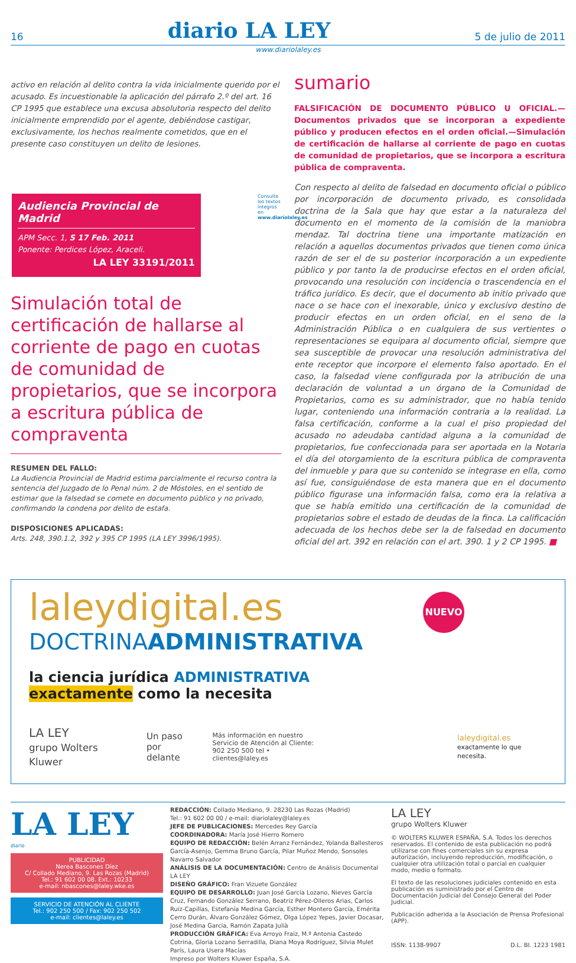16 diario LA LEY 5 de julio de 2011
www.diariolaley.es
activo en relación al delito contra la vida inicialmente querido por el acusado. Es incuestionable la aplicación del párrafo 2.º del art. 16 CP 1995 que establece una excusa absolutoria respecto del delito inicialmente emprendido por el agente, debiéndose castigar, exclusivamente, los hechos realmente cometidos, que en el presente caso constituyen un delito de lesiones.
Audiencia Provincial de Madrid
APM Secc. 1, S 17 Feb. 2011
Ponente: Perdices López, Araceli.
LA LEY 33191/2011
Consulte los textos íntegros en www.diariolaley.es
Simulación total de certificación de hallarse al corriente de pago en cuotas de comunidad de propietarios, que se incorpora a escritura pública de compraventa
RESUMEN DEL FALLO:
La Audiencia Provincial de Madrid estima parcialmente el recurso contra la sentencia del Juzgado de lo Penal núm. 2 de Móstoles, en el sentido de estimar que la falsedad se comete en documento público y no privado, confirmando la condena por delito de estafa.
DISPOSICIONES APLICADAS:
Arts. 248, 390.1.2, 392 y 395 CP 1995 (LA LEY 3996/1995).
sumario
FALSIFICACIÓN DE DOCUMENTO PÚBLICO U OFICIAL.—Documentos privados que se incorporan a expediente público y producen efectos en el orden oficial.—Simulación de certificación de hallarse al corriente de pago en cuotas de comunidad de propietarios, que se incorpora a escritura pública de compraventa.
Con respecto al delito de falsedad en documento oficial o público por incorporación de documento privado, es consolidada doctrina de la Sala que hay que estar a la naturaleza del documento en el momento de la comisión de la maniobra mendaz. Tal doctrina tiene una importante matización en relación a aquellos documentos privados que tienen como única razón de ser el de su posterior incorporación a un expediente público y por tanto la de producirse efectos en el orden oficial, provocando una resolución con incidencia o trascendencia en el tráfico jurídico. Es decir, que el documento ab initio privado que nace o se hace con el inexorable, único y exclusivo destino de producir efectos en un orden oficial, en el seno de la Administración Pública o en cualquiera de sus vertientes o representaciones se equipara al documento oficial, siempre que sea susceptible de provocar una resolución administrativa del ente receptor que incorpore el elemento falso aportado. En el caso, la falsedad viene configurada por la atribución de una declaración de voluntad a un órgano de la Comunidad de Propietarios, como es su administrador, que no había tenido lugar, conteniendo una información contraria a la realidad. La falsa certificación, conforme a la cual el piso propiedad del acusado no adeudaba cantidad alguna a la comunidad de propietarios, fue confeccionada para ser aportada en la Notaria el día del otorgamiento de la escritura pública de compraventa del inmueble y para que su contenido se integrase en ella, como así fue, consiguiéndose de esta manera que en el documento público figurase una información falsa, como era la relativa a que se había emitido una certificación de la comunidad de propietarios sobre el estado de deudas de la finca. La calificación adecuada de los hechos debe ser la de falsedad en documento oficial del art. 392 en relación con el art. 390. 1 y 2 CP 1995. ■
laleydigital.es
DOCTRINAADMINISTRATIVA
NUEVO
la ciencia jurídica ADMINISTRATIVA
exactamente como la necesita
LA LEY
grupo Wolters Kluwer Un paso
por delante Más información en nuestro
Servicio de Atención al Cliente:
902 250 500 tel • clientes@laley.es laleydigital.es
exactamente lo que necesita.
LA LEY
diario
PUBLICIDAD
Nerea Bascones Díez
C/ Collado Mediano, 9. Las Rozas (Madrid)
Tel.: 91 602 00 08. Ext.: 10233
e-mail: nbascones@laley.wke.es
SERVICIO DE ATENCIÓN AL CLIENTE
Tel.: 902 250 500 / Fax: 902 250 502
e-mail: clientes@laley.es
REDACCIÓN: Collado Mediano, 9. 28230 Las Rozas (Madrid)
Tel.: 91 602 00 00 / e-mail: diariolaley@laley.es
JEFE DE PUBLICACIONES: Mercedes Rey García
COORDINADORA: María José Hierro Romero
EQUIPO DE REDACCIÓN: Belén Arranz Fernández, Yolanda Ballesteros García-Asenjo, Gemma Bruno García, Pilar Muñoz Mendo, Sonsoles Navarro Salvador
ANÁLISIS DE LA DOCUMENTACIÓN: Centro de Análisis Documental LA LEY
DISEÑO GRÁFICO: Fran Vizuete González
EQUIPO DE DESARROLLO: Juan José García Lozano, Nieves García Cruz, Fernando González Serrano, Beatriz Pérez-Olleros Arias, Carlos Ruiz-Capillas, Estefanía Medina García, Esther Montero García, Emérita Cerro Durán, Álvaro González Gómez, Olga López Yepes, Javier Docasar, José Medina García, Ramón Zapata Julià
PRODUCCIÓN GRÁFICA: Eva Arroyo Fraiz, M.ª Antonia Castedo Cotrina, Gloria Lozano Serradilla, Diana Moya Rodríguez, Silvia Mulet París, Laura Usera Macías
Impreso por Wolters Kluwer España, S.A.
LA LEY
grupo Wolters Kluwer
© WOLTERS KLUWER ESPAÑA, S.A. Todos los derechos reservados. El contenido de esta publicación no podrá utilizarse con fines comerciales sin su expresa autorización, incluyendo reproducción, modificación, o cualquier otra utilización total o parcial en cualquier modo, medio o formato.
El texto de las resoluciones judiciales contenido en esta publicación es suministrado por el Centro de Documentación Judicial del Consejo General del Poder Judicial.
Publicación adherida a la Asociación de Prensa Profesional (APP).
ISSN: 1138-9907 D.L. BI. 1223 1981